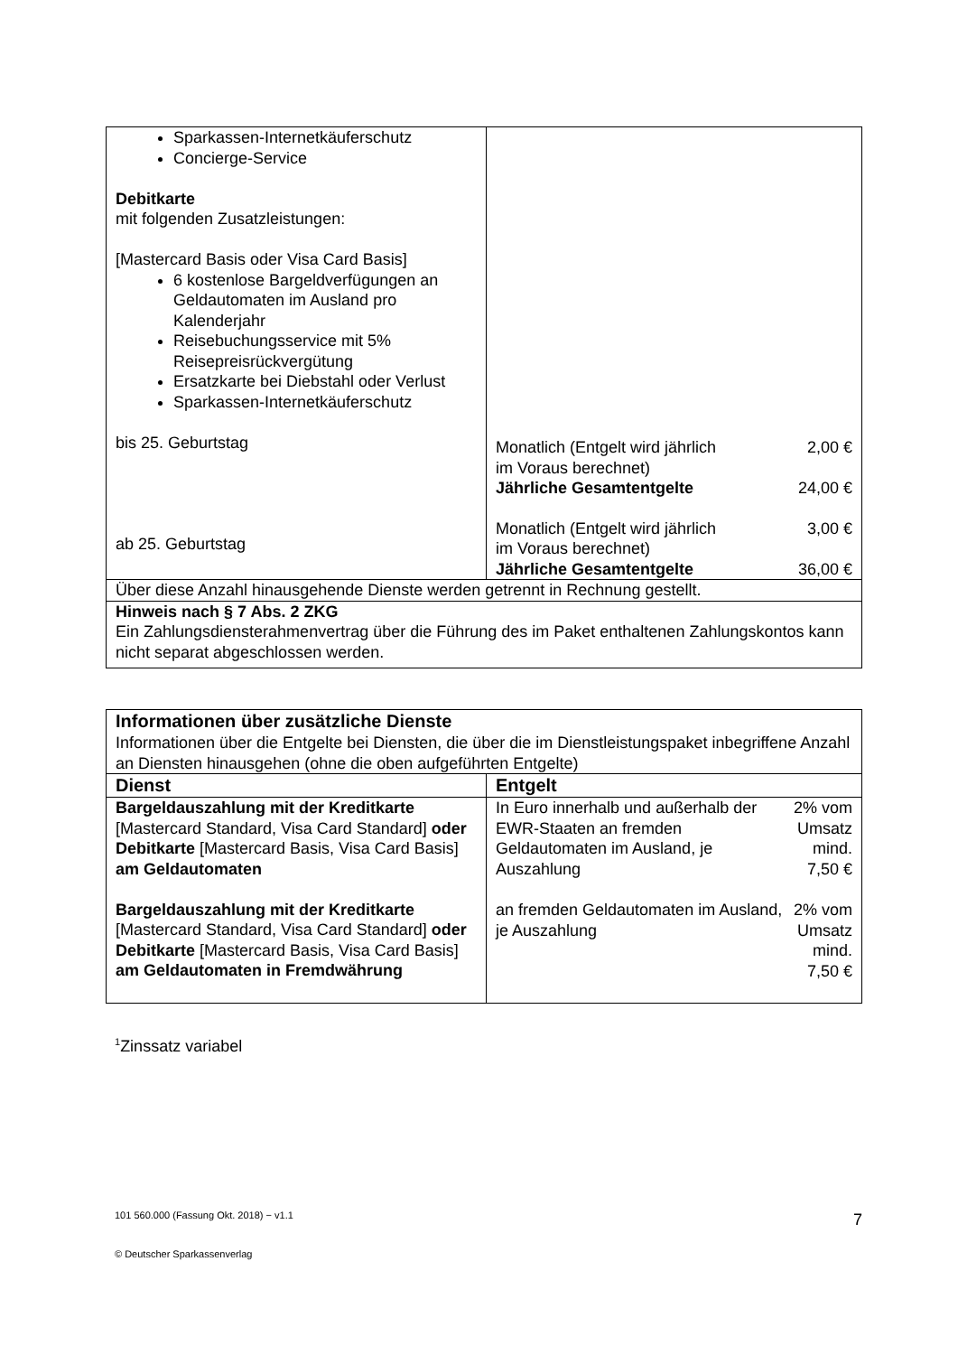| Sparkassen-Internetkäuferschutz Concierge-Service Debitkarte mit folgenden Zusatzleistungen: [Mastercard Basis oder Visa Card Basis] 6 kostenlose Bargeldverfügungen an Geldautomaten im Ausland pro Kalenderjahr Reisebuchungsservice mit 5% Reisepreisrückvergütung Ersatzkarte bei Diebstahl oder Verlust Sparkassen-Internetkäuferschutz bis 25. Geburtstag ab 25. Geburtstag | / Monatlich (Entgelt wird jährlich im Voraus berechnet) / 2,00 € / / Jährliche Gesamtentgelte / 24,00 € / / Monatlich (Entgelt wird jährlich im Voraus berechnet) / 3,00 € / / Jährliche Gesamtentgelte / 36,00 € / |
| Über diese Anzahl hinausgehende Dienste werden getrennt in Rechnung gestellt. | |
| Hinweis nach § 7 Abs. 2 ZKG Ein Zahlungsdiensterahmenvertrag über die Führung des im Paket enthaltenen Zahlungskontos kann nicht separat abgeschlossen werden. | |
| Informationen über zusätzliche Dienste Informationen über die Entgelte bei Diensten, die über die im Dienstleistungspaket inbegriffene Anzahl an Diensten hinausgehen (ohne die oben aufgeführten Entgelte) | |
| Dienst | Entgelt |
| Bargeldauszahlung mit der Kreditkarte [Mastercard Standard, Visa Card Standard] oder Debitkarte [Mastercard Basis, Visa Card Basis] am Geldautomaten Bargeldauszahlung mit der Kreditkarte [Mastercard Standard, Visa Card Standard] oder Debitkarte [Mastercard Basis, Visa Card Basis] am Geldautomaten in Fremdwährung | / In Euro innerhalb und außerhalb der EWR-Staaten an fremden Geldautomaten im Ausland, je Auszahlung / 2% vom Umsatz mind. 7,50 € / / an fremden Geldautomaten im Ausland, je Auszahlung / 2% vom Umsatz mind. 7,50 € / |
<sup>1</sup> Zinssatz variabel
101 560.000 (Fassung Okt. 2018) − v1.1 7
© Deutscher Sparkassenverlag